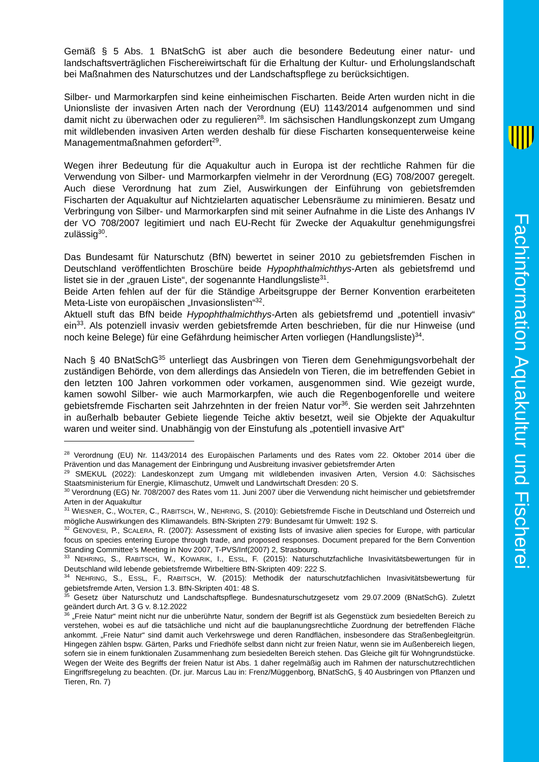Fachinformation Aquakultur und Fischerei
Gemäß § 5 Abs. 1 BNatSchG ist aber auch die besondere Bedeutung einer natur- und landschaftsverträglichen Fischereiwirtschaft für die Erhaltung der Kultur- und Erholungslandschaft bei Maßnahmen des Naturschutzes und der Landschaftspflege zu berücksichtigen.
Silber- und Marmorkarpfen sind keine einheimischen Fischarten. Beide Arten wurden nicht in die Unionsliste der invasiven Arten nach der Verordnung (EU) 1143/2014 aufgenommen und sind damit nicht zu überwachen oder zu regulieren<sup>28</sup>. Im sächsischen Handlungskonzept zum Umgang mit wildlebenden invasiven Arten werden deshalb für diese Fischarten konsequenterweise keine Managementmaßnahmen gefordert<sup>29</sup>.
Wegen ihrer Bedeutung für die Aquakultur auch in Europa ist der rechtliche Rahmen für die Verwendung von Silber- und Marmorkarpfen vielmehr in der Verordnung (EG) 708/2007 geregelt. Auch diese Verordnung hat zum Ziel, Auswirkungen der Einführung von gebietsfremden Fischarten der Aquakultur auf Nichtzielarten aquatischer Lebensräume zu minimieren. Besatz und Verbringung von Silber- und Marmorkarpfen sind mit seiner Aufnahme in die Liste des Anhangs IV der VO 708/2007 legitimiert und nach EU-Recht für Zwecke der Aquakultur genehmigungsfrei zulässig<sup>30</sup>.
Das Bundesamt für Naturschutz (BfN) bewertet in seiner 2010 zu gebietsfremden Fischen in Deutschland veröffentlichten Broschüre beide Hypophthalmichthys-Arten als gebietsfremd und listet sie in der „grauen Liste“, der sogenannte Handlungsliste<sup>31</sup>.
Beide Arten fehlen auf der für die Ständige Arbeitsgruppe der Berner Konvention erarbeiteten Meta-Liste von europäischen „Invasionslisten“<sup>32</sup>.
Aktuell stuft das BfN beide Hypophthalmichthys-Arten als gebietsfremd und „potentiell invasiv“ ein<sup>33</sup>. Als potenziell invasiv werden gebietsfremde Arten beschrieben, für die nur Hinweise (und noch keine Belege) für eine Gefährdung heimischer Arten vorliegen (Handlungsliste)<sup>34</sup>.
Nach § 40 BNatSchG<sup>35</sup> unterliegt das Ausbringen von Tieren dem Genehmigungsvorbehalt der zuständigen Behörde, von dem allerdings das Ansiedeln von Tieren, die im betreffenden Gebiet in den letzten 100 Jahren vorkommen oder vorkamen, ausgenommen sind. Wie gezeigt wurde, kamen sowohl Silber- wie auch Marmorkarpfen, wie auch die Regenbogenforelle und weitere gebietsfremde Fischarten seit Jahrzehnten in der freien Natur vor<sup>36</sup>. Sie werden seit Jahrzehnten in außerhalb bebauter Gebiete liegende Teiche aktiv besetzt, weil sie Objekte der Aquakultur waren und weiter sind. Unabhängig von der Einstufung als „potentiell invasive Art“
<sup>28</sup> Verordnung (EU) Nr. 1143/2014 des Europäischen Parlaments und des Rates vom 22. Oktober 2014 über die Prävention und das Management der Einbringung und Ausbreitung invasiver gebietsfremder Arten
<sup>29</sup> SMEKUL (2022): Landeskonzept zum Umgang mit wildlebenden invasiven Arten, Version 4.0: Sächsisches Staatsministerium für Energie, Klimaschutz, Umwelt und Landwirtschaft Dresden: 20 S.
<sup>30</sup> Verordnung (EG) Nr. 708/2007 des Rates vom 11. Juni 2007 über die Verwendung nicht heimischer und gebietsfremder Arten in der Aquakultur
<sup>31</sup> WIESNER, C., WOLTER, C., RABITSCH, W., NEHRING, S. (2010): Gebietsfremde Fische in Deutschland und Österreich und mögliche Auswirkungen des Klimawandels. BfN-Skripten 279: Bundesamt für Umwelt: 192 S.
<sup>32</sup> GENOVESI, P., SCALERA, R. (2007): Assessment of existing lists of invasive alien species for Europe, with particular focus on species entering Europe through trade, and proposed responses. Document prepared for the Bern Convention Standing Committee’s Meeting in Nov 2007, T-PVS/Inf(2007) 2, Strasbourg.
<sup>33</sup> NEHRING, S., RABITSCH, W., KOWARIK, I., ESSL, F. (2015): Naturschutzfachliche Invasivitätsbewertungen für in Deutschland wild lebende gebietsfremde Wirbeltiere BfN-Skripten 409: 222 S.
<sup>34</sup> NEHRING, S., ESSL, F., RABITSCH, W. (2015): Methodik der naturschutzfachlichen Invasivitätsbewertung für gebietsfremde Arten, Version 1.3. BfN-Skripten 401: 48 S.
<sup>35</sup> Gesetz über Naturschutz und Landschaftspflege. Bundesnaturschutzgesetz vom 29.07.2009 (BNatSchG). Zuletzt geändert durch Art. 3 G v. 8.12.2022
<sup>36</sup> „Freie Natur“ meint nicht nur die unberührte Natur, sondern der Begriff ist als Gegenstück zum besiedelten Bereich zu verstehen, wobei es auf die tatsächliche und nicht auf die bauplanungsrechtliche Zuordnung der betreffenden Fläche ankommt. „Freie Natur“ sind damit auch Verkehrswege und deren Randflächen, insbesondere das Straßenbegleitgrün. Hingegen zählen bspw. Gärten, Parks und Friedhöfe selbst dann nicht zur freien Natur, wenn sie im Außenbereich liegen, sofern sie in einem funktionalen Zusammenhang zum besiedelten Bereich stehen. Das Gleiche gilt für Wohngrundstücke. Wegen der Weite des Begriffs der freien Natur ist Abs. 1 daher regelmäßig auch im Rahmen der naturschutzrechtlichen Eingriffsregelung zu beachten. (Dr. jur. Marcus Lau in: Frenz/Müggenborg, BNatSchG, § 40 Ausbringen von Pflanzen und Tieren, Rn. 7)